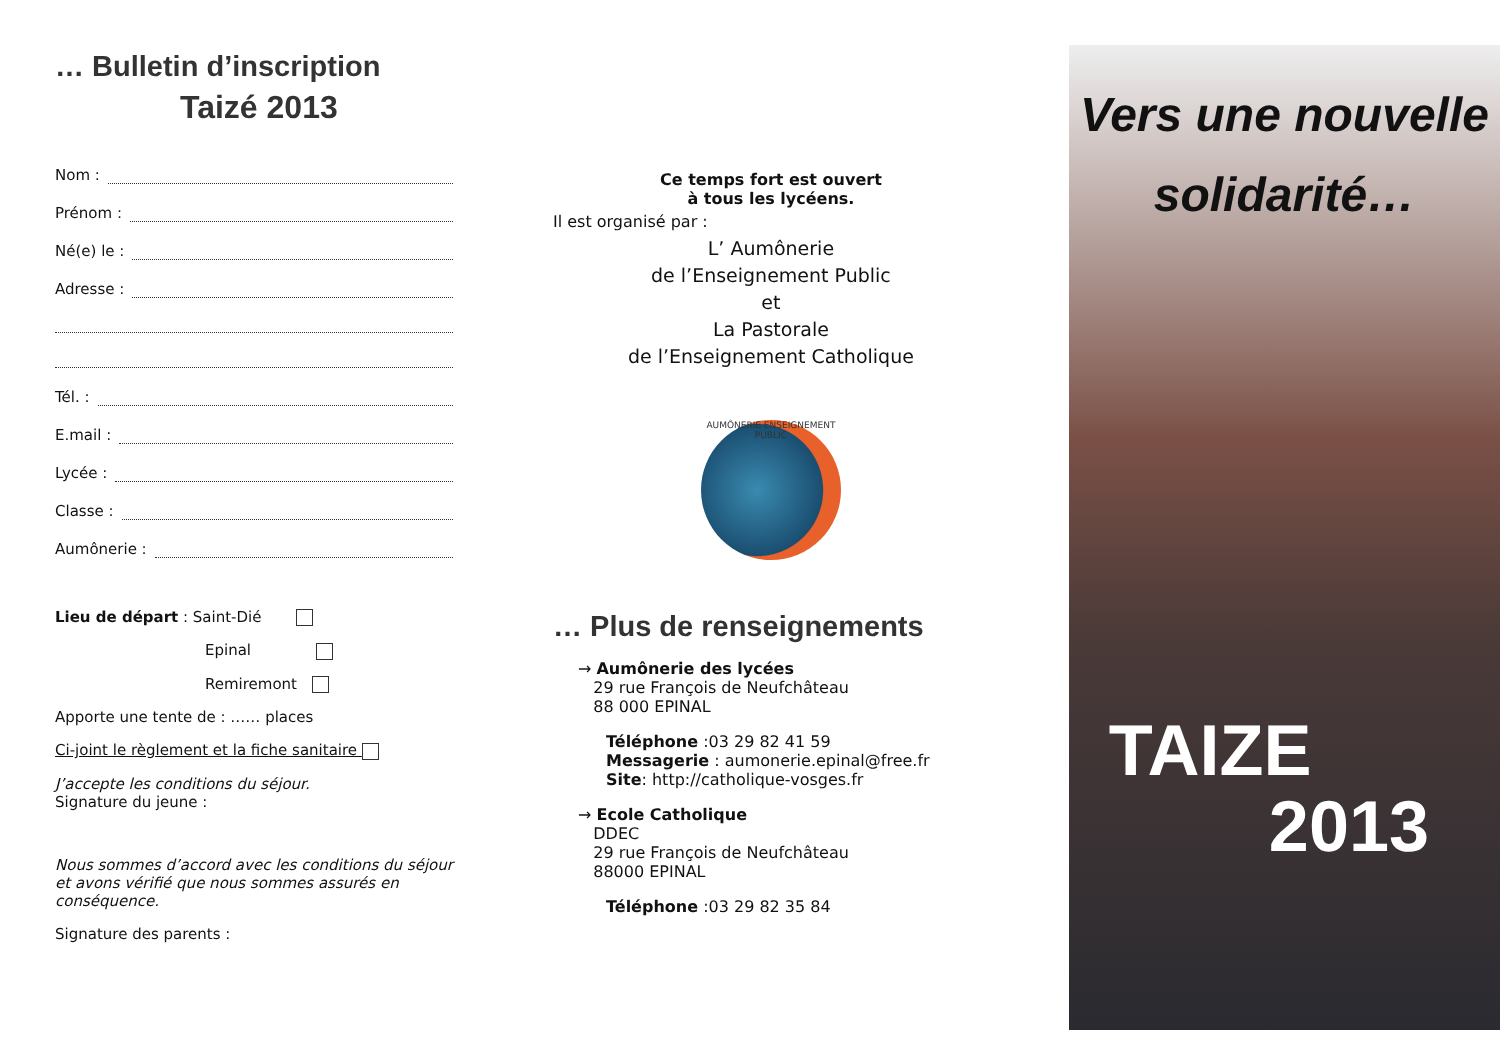… Bulletin d’inscription
Taizé 2013
Nom :
Prénom :
Né(e) le :
Adresse :
Tél. :
E.mail :
Lycée :
Classe :
Aumônerie :
Lieu de départ : Saint-Dié
Epinal
Remiremont
Apporte une tente de : …… places
Ci-joint le règlement et la fiche sanitaire
J’accepte les conditions du séjour.
Signature du jeune :
Nous sommes d’accord avec les conditions du séjour et avons vérifié que nous sommes assurés en conséquence.
Signature des parents :
Ce temps fort est ouvert
à tous les lycéens.
Il est organisé par :
L’ Aumônerie
de l’Enseignement Public
et
La Pastorale
de l’Enseignement Catholique
AUMÔNERIE ENSEIGNEMENT PUBLIC
… Plus de renseignements
→ Aumônerie des lycées
29 rue François de Neufchâteau
88 000 EPINAL
Téléphone :03 29 82 41 59
Messagerie : aumonerie.epinal@free.fr
Site: http://catholique-vosges.fr
→ Ecole Catholique
DDEC
29 rue François de Neufchâteau
88000 EPINAL
Téléphone :03 29 82 35 84
Vers une nouvelle
solidarité…
TAIZE
2013